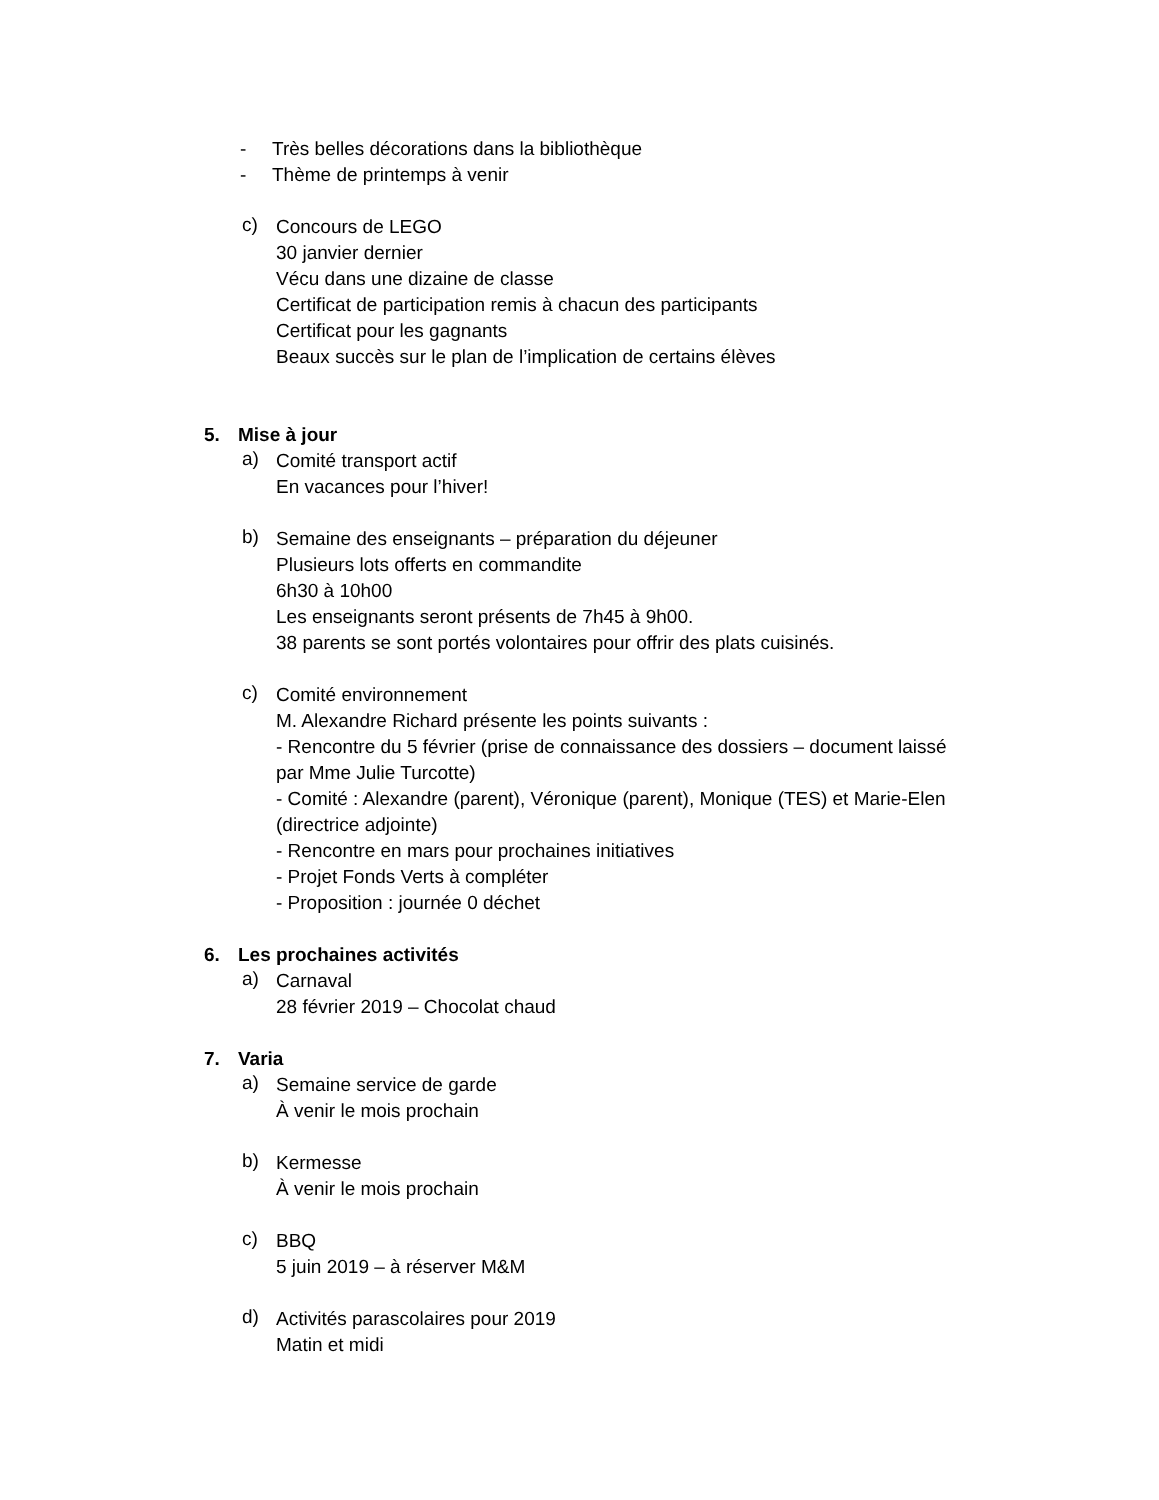- Très belles décorations dans la bibliothèque
- Thème de printemps à venir
c)
Concours de LEGO
30 janvier dernier
Vécu dans une dizaine de classe
Certificat de participation remis à chacun des participants
Certificat pour les gagnants
Beaux succès sur le plan de l’implication de certains élèves
5. Mise à jour
a)
Comité transport actif
En vacances pour l’hiver!
b)
Semaine des enseignants – préparation du déjeuner
Plusieurs lots offerts en commandite
6h30 à 10h00
Les enseignants seront présents de 7h45 à 9h00.
38 parents se sont portés volontaires pour offrir des plats cuisinés.
c)
Comité environnement
M. Alexandre Richard présente les points suivants :
- Rencontre du 5 février (prise de connaissance des dossiers – document laissé par Mme Julie Turcotte)
- Comité : Alexandre (parent), Véronique (parent), Monique (TES) et Marie-Elen (directrice adjointe)
- Rencontre en mars pour prochaines initiatives
- Projet Fonds Verts à compléter
- Proposition : journée 0 déchet
6. Les prochaines activités
a)
Carnaval
28 février 2019 – Chocolat chaud
7. Varia
a)
Semaine service de garde
À venir le mois prochain
b)
Kermesse
À venir le mois prochain
c)
BBQ
5 juin 2019 – à réserver M&M
d)
Activités parascolaires pour 2019
Matin et midi